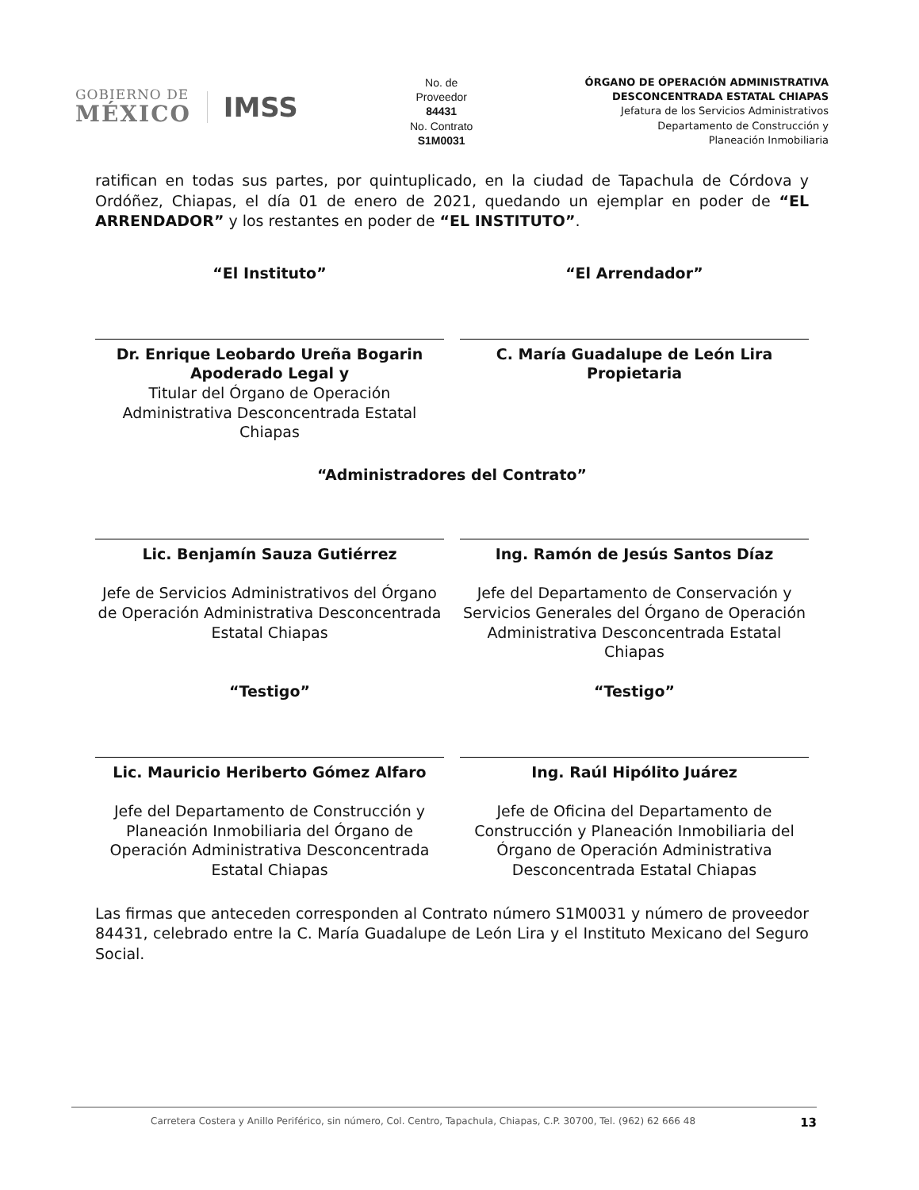GOBIERNO DE
MÉXICO
IMSS
No. de
Proveedor
84431
No. Contrato
S1M0031
ÓRGANO DE OPERACIÓN ADMINISTRATIVA
DESCONCENTRADA ESTATAL CHIAPAS
Jefatura de los Servicios Administrativos
Departamento de Construcción y
Planeación Inmobiliaria
ratifican en todas sus partes, por quintuplicado, en la ciudad de Tapachula de Córdova y Ordóñez, Chiapas, el día 01 de enero de 2021, quedando un ejemplar en poder de “EL ARRENDADOR” y los restantes en poder de “EL INSTITUTO”.
“El Instituto”
Dr. Enrique Leobardo Ureña Bogarin
Apoderado Legal y
Titular del Órgano de Operación Administrativa Desconcentrada Estatal Chiapas
“El Arrendador”
C. María Guadalupe de León Lira
Propietaria
“Administradores del Contrato”
Lic. Benjamín Sauza Gutiérrez
Jefe de Servicios Administrativos del Órgano de Operación Administrativa Desconcentrada Estatal Chiapas
“Testigo”
Lic. Mauricio Heriberto Gómez Alfaro
Jefe del Departamento de Construcción y Planeación Inmobiliaria del Órgano de Operación Administrativa Desconcentrada Estatal Chiapas
Ing. Ramón de Jesús Santos Díaz
Jefe del Departamento de Conservación y Servicios Generales del Órgano de Operación Administrativa Desconcentrada Estatal Chiapas
“Testigo”
Ing. Raúl Hipólito Juárez
Jefe de Oficina del Departamento de Construcción y Planeación Inmobiliaria del Órgano de Operación Administrativa Desconcentrada Estatal Chiapas
Las firmas que anteceden corresponden al Contrato número S1M0031 y número de proveedor 84431, celebrado entre la C. María Guadalupe de León Lira y el Instituto Mexicano del Seguro Social.
Carretera Costera y Anillo Periférico, sin número, Col. Centro, Tapachula, Chiapas, C.P. 30700, Tel. (962) 62 666 48 13